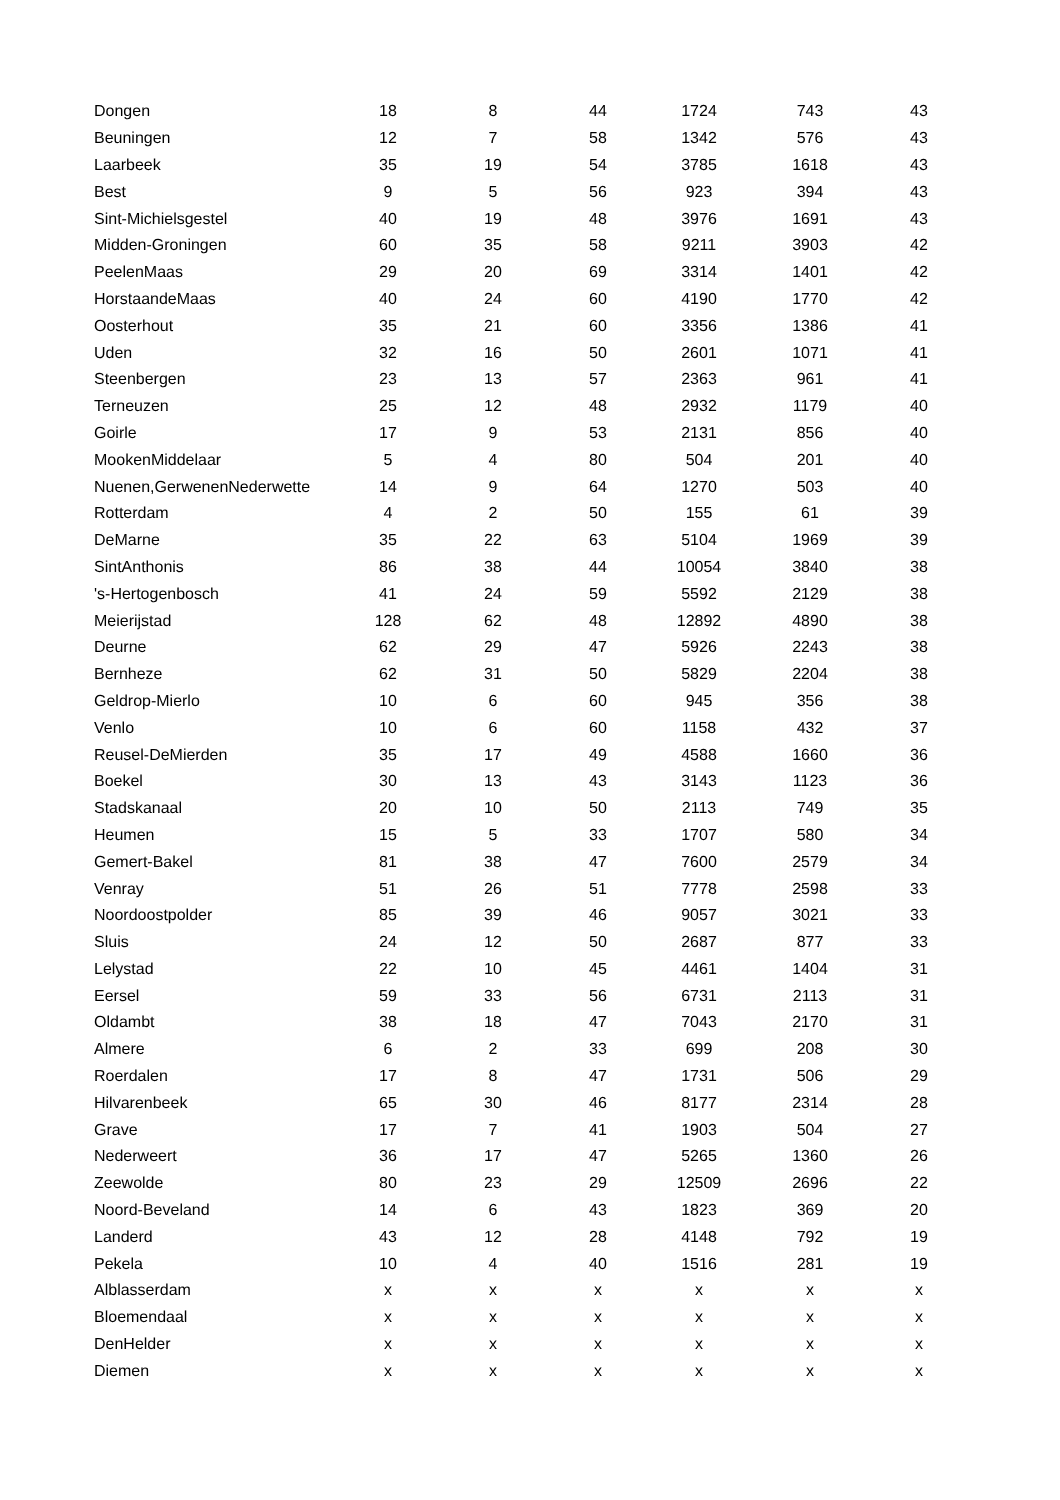| Dongen | 18 | 8 | 44 | 1724 | 743 | 43 |
| Beuningen | 12 | 7 | 58 | 1342 | 576 | 43 |
| Laarbeek | 35 | 19 | 54 | 3785 | 1618 | 43 |
| Best | 9 | 5 | 56 | 923 | 394 | 43 |
| Sint-Michielsgestel | 40 | 19 | 48 | 3976 | 1691 | 43 |
| Midden-Groningen | 60 | 35 | 58 | 9211 | 3903 | 42 |
| PeelenMaas | 29 | 20 | 69 | 3314 | 1401 | 42 |
| HorstaandeMaas | 40 | 24 | 60 | 4190 | 1770 | 42 |
| Oosterhout | 35 | 21 | 60 | 3356 | 1386 | 41 |
| Uden | 32 | 16 | 50 | 2601 | 1071 | 41 |
| Steenbergen | 23 | 13 | 57 | 2363 | 961 | 41 |
| Terneuzen | 25 | 12 | 48 | 2932 | 1179 | 40 |
| Goirle | 17 | 9 | 53 | 2131 | 856 | 40 |
| MookenMiddelaar | 5 | 4 | 80 | 504 | 201 | 40 |
| Nuenen,GerwenenNederwette | 14 | 9 | 64 | 1270 | 503 | 40 |
| Rotterdam | 4 | 2 | 50 | 155 | 61 | 39 |
| DeMarne | 35 | 22 | 63 | 5104 | 1969 | 39 |
| SintAnthonis | 86 | 38 | 44 | 10054 | 3840 | 38 |
| 's-Hertogenbosch | 41 | 24 | 59 | 5592 | 2129 | 38 |
| Meierijstad | 128 | 62 | 48 | 12892 | 4890 | 38 |
| Deurne | 62 | 29 | 47 | 5926 | 2243 | 38 |
| Bernheze | 62 | 31 | 50 | 5829 | 2204 | 38 |
| Geldrop-Mierlo | 10 | 6 | 60 | 945 | 356 | 38 |
| Venlo | 10 | 6 | 60 | 1158 | 432 | 37 |
| Reusel-DeMierden | 35 | 17 | 49 | 4588 | 1660 | 36 |
| Boekel | 30 | 13 | 43 | 3143 | 1123 | 36 |
| Stadskanaal | 20 | 10 | 50 | 2113 | 749 | 35 |
| Heumen | 15 | 5 | 33 | 1707 | 580 | 34 |
| Gemert-Bakel | 81 | 38 | 47 | 7600 | 2579 | 34 |
| Venray | 51 | 26 | 51 | 7778 | 2598 | 33 |
| Noordoostpolder | 85 | 39 | 46 | 9057 | 3021 | 33 |
| Sluis | 24 | 12 | 50 | 2687 | 877 | 33 |
| Lelystad | 22 | 10 | 45 | 4461 | 1404 | 31 |
| Eersel | 59 | 33 | 56 | 6731 | 2113 | 31 |
| Oldambt | 38 | 18 | 47 | 7043 | 2170 | 31 |
| Almere | 6 | 2 | 33 | 699 | 208 | 30 |
| Roerdalen | 17 | 8 | 47 | 1731 | 506 | 29 |
| Hilvarenbeek | 65 | 30 | 46 | 8177 | 2314 | 28 |
| Grave | 17 | 7 | 41 | 1903 | 504 | 27 |
| Nederweert | 36 | 17 | 47 | 5265 | 1360 | 26 |
| Zeewolde | 80 | 23 | 29 | 12509 | 2696 | 22 |
| Noord-Beveland | 14 | 6 | 43 | 1823 | 369 | 20 |
| Landerd | 43 | 12 | 28 | 4148 | 792 | 19 |
| Pekela | 10 | 4 | 40 | 1516 | 281 | 19 |
| Alblasserdam | x | x | x | x | x | x |
| Bloemendaal | x | x | x | x | x | x |
| DenHelder | x | x | x | x | x | x |
| Diemen | x | x | x | x | x | x |